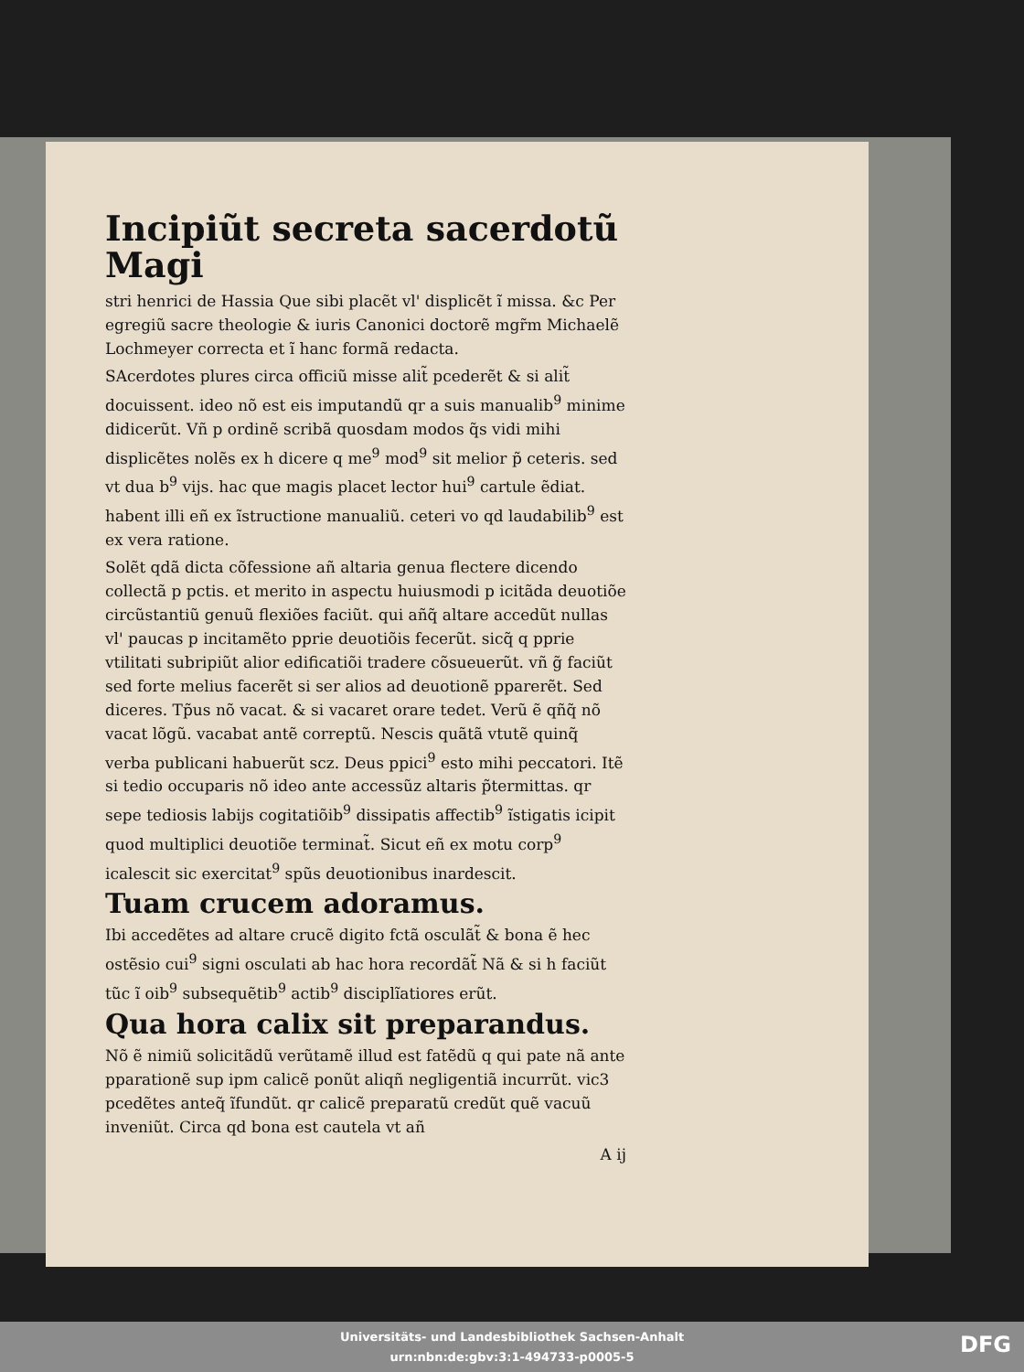Incipiũt secreta sacerdotũ Magi
stri henrici de Hassia Que sibi placẽt vl' displicẽt ĩ missa. &c Per egregiũ sacre theologie & iuris Canonici doctorẽ mgr̃m Michaelẽ Lochmeyer correcta et ĩ hanc formã redacta.
SAcerdotes plures circa officiũ misse alit̃ pcederẽt & si alit̃ docuissent. ideo nõ est eis imputandũ qr a suis manualib<sup>9</sup> minime didicerũt. Vñ p ordinẽ scribã quosdam modos q̃s vidi mihi displicẽtes nolẽs ex h dicere q me<sup>9</sup> mod<sup>9</sup> sit melior p̃ ceteris. sed vt dua b<sup>9</sup> vijs. hac que magis placet lector hui<sup>9</sup> cartule ẽdiat. habent illi eñ ex ĩstructione manualiũ. ceteri vo qd laudabilib<sup>9</sup> est ex vera ratione.
Solẽt qdã dicta cõfessione añ altaria genua flectere dicendo collectã p pctis. et merito in aspectu huiusmodi p icitãda deuotiõe circũstantiũ genuũ flexiões faciũt. qui añq̃ altare accedũt nullas vl' paucas p incitamẽto pprie deuotiõis fecerũt. sicq̃ q pprie vtilitati subripiũt alior edificatiõi tradere cõsueuerũt. vñ g̃ faciũt sed forte melius facerẽt si ser alios ad deuotionẽ pparerẽt. Sed diceres. Tp̃us nõ vacat. & si vacaret orare tedet. Verũ ẽ qñq̃ nõ vacat lõgũ. vacabat antẽ correptũ. Nescis quãtã vtutẽ quinq̃ verba publicani habuerũt scz. Deus ppici<sup>9</sup> esto mihi peccatori. Itẽ si tedio occuparis nõ ideo ante accessũz altaris p̃termittas. qr sepe tediosis labijs cogitatiõib<sup>9</sup> dissipatis affectib<sup>9</sup> ĩstigatis icipit quod multiplici deuotiõe terminat̃. Sicut eñ ex motu corp<sup>9</sup> icalescit sic exercitat<sup>9</sup> spũs deuotionibus inardescit.
Tuam crucem adoramus.
Ibi accedẽtes ad altare crucẽ digito fctã osculãt̃ & bona ẽ hec ostẽsio cui<sup>9</sup> signi osculati ab hac hora recordãt̃ Nã & si h faciũt tũc ĩ oib<sup>9</sup> subsequẽtib<sup>9</sup> actib<sup>9</sup> disciplĩatiores erũt.
Qua hora calix sit preparandus.
Nõ ẽ nimiũ solicitãdũ verũtamẽ illud est fatẽdũ q qui pate nã ante pparationẽ sup ipm calicẽ ponũt aliqñ negligentiã incurrũt. vic3 pcedẽtes anteq̃ ĩfundũt. qr calicẽ preparatũ credũt quẽ vacuũ inveniũt. Circa qd bona est cautela vt añ
A ij
Universitäts- und Landesbibliothek Sachsen-Anhalt
urn:nbn:de:gbv:3:1-494733-p0005-5
DFG